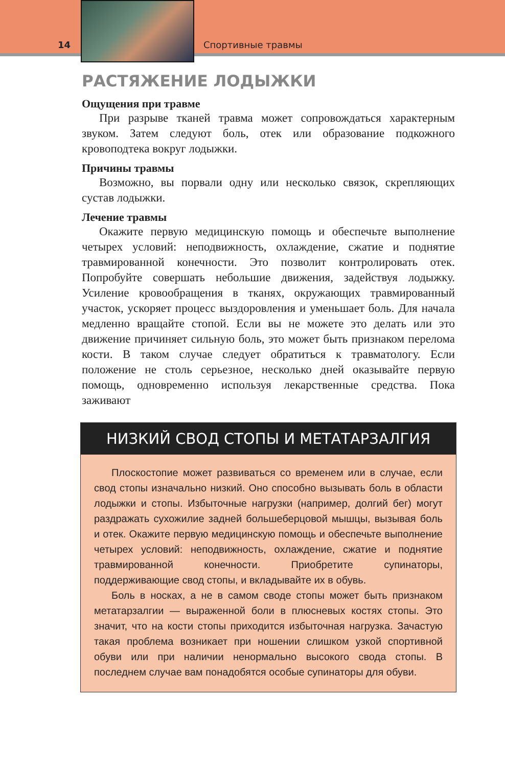14
Спортивные травмы
РАСТЯЖЕНИЕ ЛОДЫЖКИ
Ощущения при травме
При разрыве тканей травма может сопровождаться характерным звуком. Затем следуют боль, отек или образование подкожного кровоподтека вокруг лодыжки.
Причины травмы
Возможно, вы порвали одну или несколько связок, скрепляющих сустав лодыжки.
Лечение травмы
Окажите первую медицинскую помощь и обеспечьте выполнение четырех условий: неподвижность, охлаждение, сжатие и поднятие травмированной конечности. Это позволит контролировать отек. Попробуйте совершать небольшие движения, задействуя лодыжку. Усиление кровообращения в тканях, окружающих травмированный участок, ускоряет процесс выздоровления и уменьшает боль. Для начала медленно вращайте стопой. Если вы не можете это делать или это движение причиняет сильную боль, это может быть признаком перелома кости. В таком случае следует обратиться к травматологу. Если положение не столь серьезное, несколько дней оказывайте первую помощь, одновременно используя лекарственные средства. Пока заживают
НИЗКИЙ СВОД СТОПЫ И МЕТАТАРЗАЛГИЯ
Плоскостопие может развиваться со временем или в случае, если свод стопы изначально низкий. Оно способно вызывать боль в области лодыжки и стопы. Избыточные нагрузки (например, долгий бег) могут раздражать сухожилие задней большеберцовой мышцы, вызывая боль и отек. Окажите первую медицинскую помощь и обеспечьте выполнение четырех условий: неподвижность, охлаждение, сжатие и поднятие травмированной конечности. Приобретите супинаторы, поддерживающие свод стопы, и вкладывайте их в обувь.
Боль в носках, а не в самом своде стопы может быть признаком метатарзалгии — выраженной боли в плюсневых костях стопы. Это значит, что на кости стопы приходится избыточная нагрузка. Зачастую такая проблема возникает при ношении слишком узкой спортивной обуви или при наличии ненормально высокого свода стопы. В последнем случае вам понадобятся особые супинаторы для обуви.